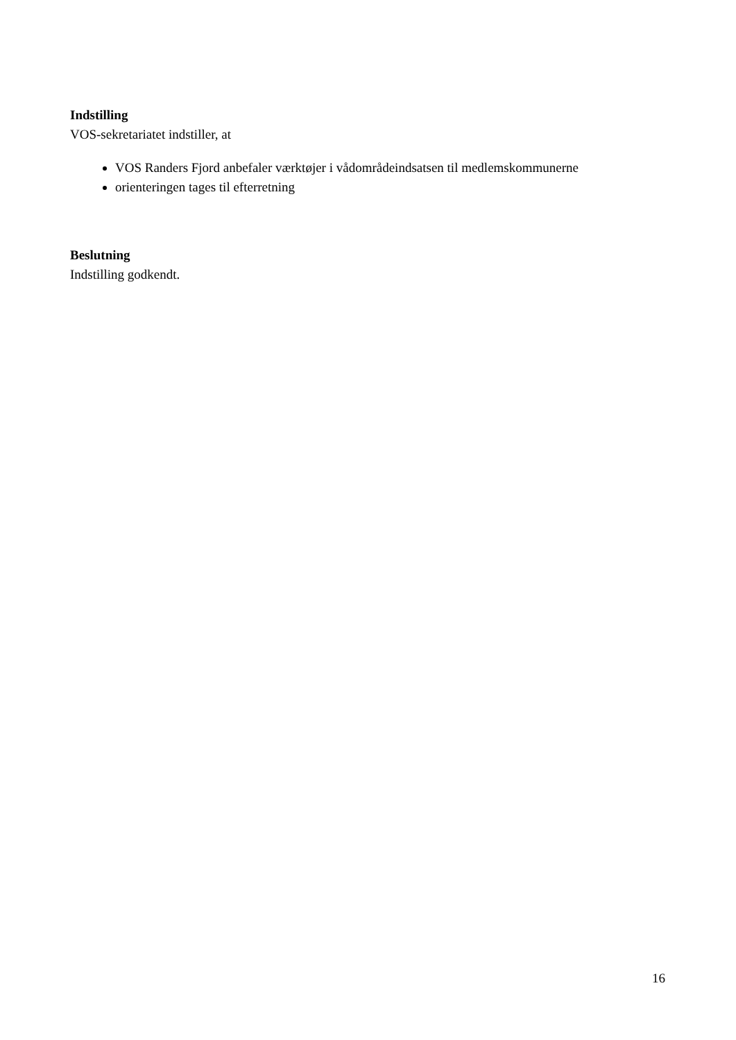Indstilling
VOS-sekretariatet indstiller, at
VOS Randers Fjord anbefaler værktøjer i vådområdeindsatsen til medlemskommunerne
orienteringen tages til efterretning
Beslutning
Indstilling godkendt.
16